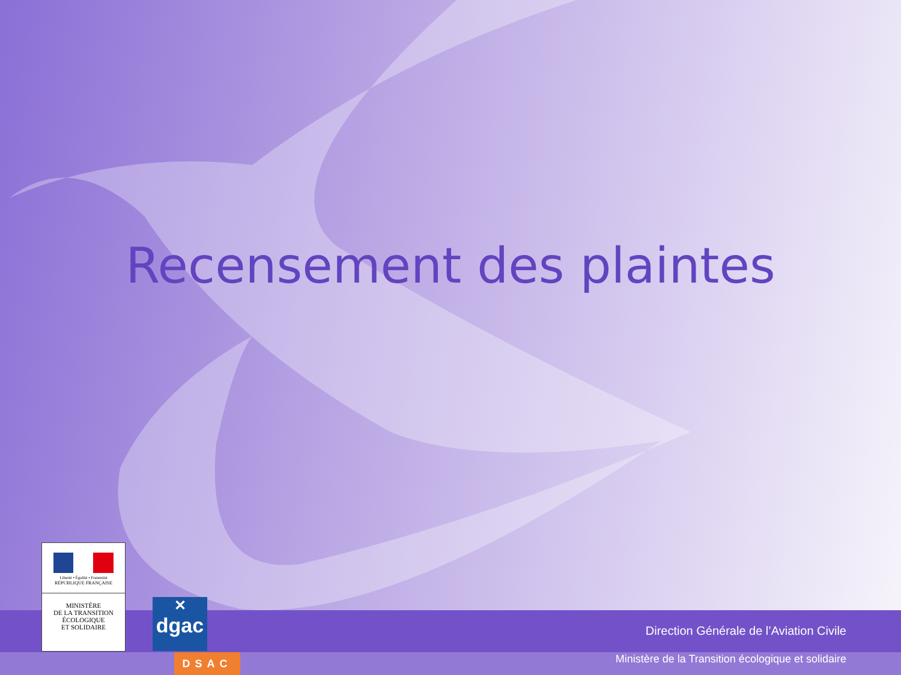Recensement des plaintes
Direction Générale de l’Aviation Civile
Ministère de la Transition écologique et solidaire
Liberté • Égalité • Fraternité
RÉPUBLIQUE FRANÇAISE
MINISTÈRE
DE LA TRANSITION
ÉCOLOGIQUE
ET SOLIDAIRE
✕
dgac
DSAC